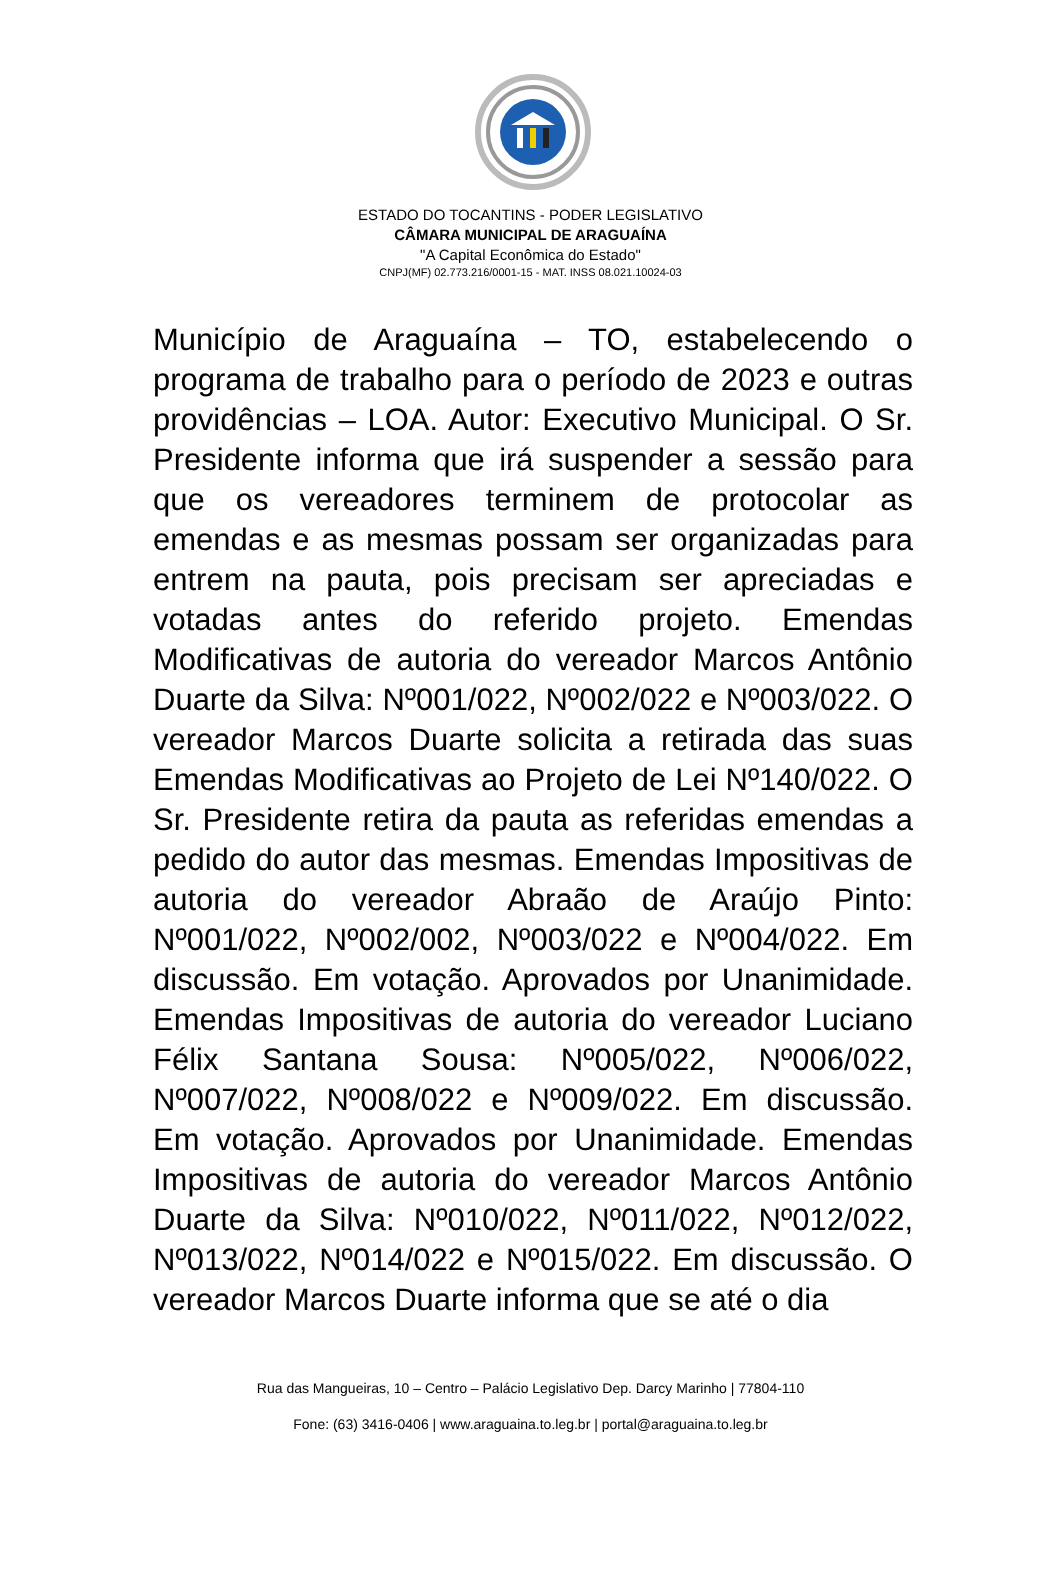ESTADO DO TOCANTINS - PODER LEGISLATIVO
CÂMARA MUNICIPAL DE ARAGUAÍNA
"A Capital Econômica do Estado"
CNPJ(MF) 02.773.216/0001-15 - MAT. INSS 08.021.10024-03
Município de Araguaína – TO, estabelecendo o programa de trabalho para o período de 2023 e outras providências – LOA. Autor: Executivo Municipal. O Sr. Presidente informa que irá suspender a sessão para que os vereadores terminem de protocolar as emendas e as mesmas possam ser organizadas para entrem na pauta, pois precisam ser apreciadas e votadas antes do referido projeto. Emendas Modificativas de autoria do vereador Marcos Antônio Duarte da Silva: Nº001/022, Nº002/022 e Nº003/022. O vereador Marcos Duarte solicita a retirada das suas Emendas Modificativas ao Projeto de Lei Nº140/022. O Sr. Presidente retira da pauta as referidas emendas a pedido do autor das mesmas. Emendas Impositivas de autoria do vereador Abraão de Araújo Pinto: Nº001/022, Nº002/002, Nº003/022 e Nº004/022. Em discussão. Em votação. Aprovados por Unanimidade. Emendas Impositivas de autoria do vereador Luciano Félix Santana Sousa: Nº005/022, Nº006/022, Nº007/022, Nº008/022 e Nº009/022. Em discussão. Em votação. Aprovados por Unanimidade. Emendas Impositivas de autoria do vereador Marcos Antônio Duarte da Silva: Nº010/022, Nº011/022, Nº012/022, Nº013/022, Nº014/022 e Nº015/022. Em discussão. O vereador Marcos Duarte informa que se até o dia
Rua das Mangueiras, 10 – Centro – Palácio Legislativo Dep. Darcy Marinho | 77804-110
Fone: (63) 3416-0406 | www.araguaina.to.leg.br | portal@araguaina.to.leg.br